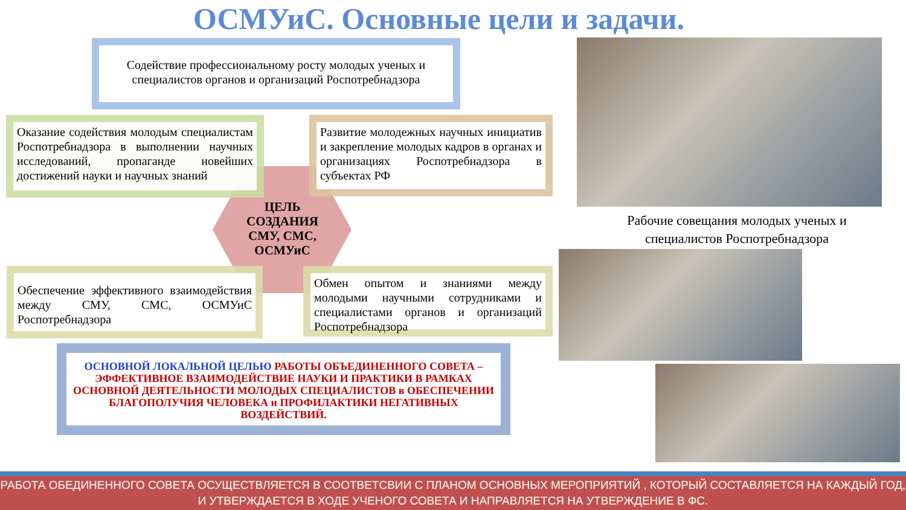ОСМУиС. Основные цели и задачи.
Содействие профессиональному росту молодых ученых и специалистов органов и организаций Роспотребнадзора
Оказание содействия молодым специалистам Роспотребнадзора в выполнении научных исследований, пропаганде новейших достижений науки и научных знаний
Развитие молодежных научных инициатив и закрепление молодых кадров в органах и организациях Роспотребнадзора в субъектах РФ
ЦЕЛЬ СОЗДАНИЯ СМУ, СМС, ОСМУиС
Обеспечение эффективного взаимодействия между СМУ, СМС, ОСМУиС Роспотребнадзора
Обмен опытом и знаниями между молодыми научными сотрудниками и специалистами органов и организаций Роспотребнадзора
ОСНОВНОЙ ЛОКАЛЬНОЙ ЦЕЛЬЮ РАБОТЫ ОБЪЕДИНЕННОГО СОВЕТА – ЭФФЕКТИВНОЕ ВЗАИМОДЕЙСТВИЕ НАУКИ И ПРАКТИКИ В РАМКАХ ОСНОВНОЙ ДЕЯТЕЛЬНОСТИ МОЛОДЫХ СПЕЦИАЛИСТОВ в ОБЕСПЕЧЕНИИ БЛАГОПОЛУЧИЯ ЧЕЛОВЕКА и ПРОФИЛАКТИКИ НЕГАТИВНЫХ ВОЗДЕЙСТВИЙ.
Рабочие совещания молодых ученых и специалистов Роспотребнадзора
РАБОТА ОБЕДИНЕННОГО СОВЕТА ОСУЩЕСТВЛЯЕТСЯ В СООТВЕТСВИИ С ПЛАНОМ ОСНОВНЫХ МЕРОПРИЯТИЙ , КОТОРЫЙ СОСТАВЛЯЕТСЯ НА КАЖДЫЙ ГОД, И УТВЕРЖДАЕТСЯ В ХОДЕ УЧЕНОГО СОВЕТА И НАПРАВЛЯЕТСЯ НА УТВЕРЖДЕНИЕ В ФС.